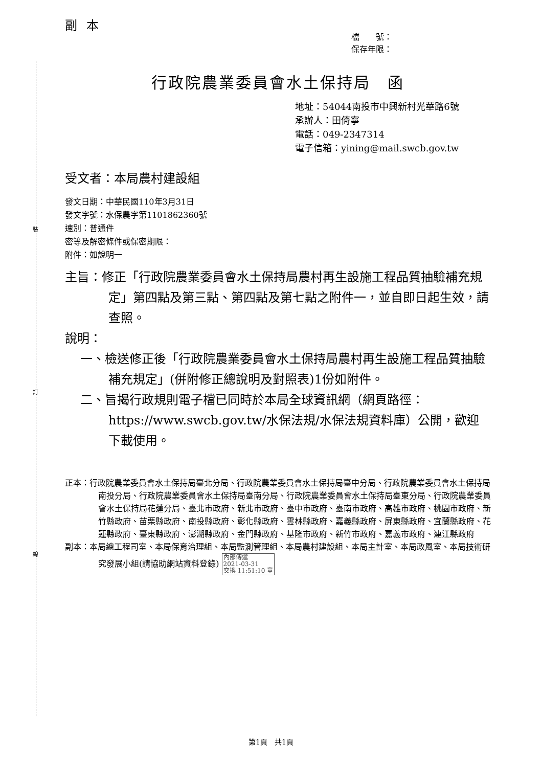裝
訂
線
副本
檔　　號：
保存年限：
行政院農業委員會水土保持局　函
地址：54044南投市中興新村光華路6號
承辦人：田倚寧
電話：049-2347314
電子信箱：yining@mail.swcb.gov.tw
受文者：本局農村建設組
發文日期：中華民國110年3月31日
發文字號：水保農字第1101862360號
速別：普通件
密等及解密條件或保密期限：
附件：如說明一
主旨：修正「行政院農業委員會水土保持局農村再生設施工程品質抽驗補充規定」第四點及第三點、第四點及第七點之附件一，並自即日起生效，請查照。
說明：
一、檢送修正後「行政院農業委員會水土保持局農村再生設施工程品質抽驗補充規定」(併附修正總說明及對照表)1份如附件。
二、旨揭行政規則電子檔已同時於本局全球資訊網（網頁路徑：https://www.swcb.gov.tw/水保法規/水保法規資料庫）公開，歡迎下載使用。
正本：行政院農業委員會水土保持局臺北分局、行政院農業委員會水土保持局臺中分局、行政院農業委員會水土保持局南投分局、行政院農業委員會水土保持局臺南分局、行政院農業委員會水土保持局臺東分局、行政院農業委員會水土保持局花蓮分局、臺北市政府、新北市政府、臺中市政府、臺南市政府、高雄市政府、桃園市政府、新竹縣政府、苗栗縣政府、南投縣政府、彰化縣政府、雲林縣政府、嘉義縣政府、屏東縣政府、宜蘭縣政府、花蓮縣政府、臺東縣政府、澎湖縣政府、金門縣政府、基隆市政府、新竹市政府、嘉義市政府、連江縣政府
副本：本局總工程司室、本局保育治理組、本局監測管理組、本局農村建設組、本局主計室、本局政風室、本局技術研究發展小組(請協助網站資料登錄) 內部傳遞
2021-03-31
交換 11:51:10 章
第1頁　共1頁